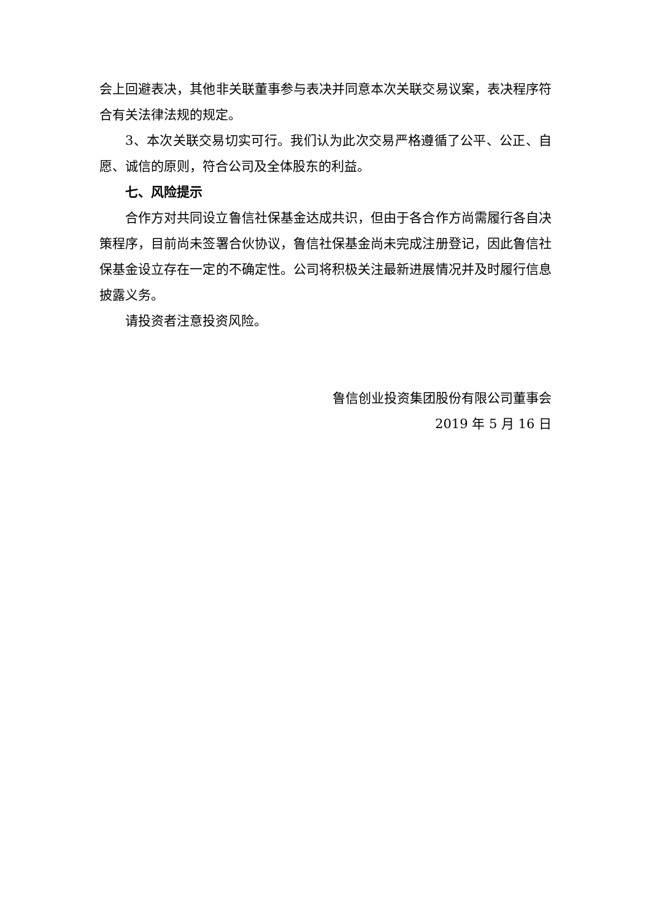会上回避表决，其他非关联董事参与表决并同意本次关联交易议案，表决程序符合有关法律法规的规定。
3、本次关联交易切实可行。我们认为此次交易严格遵循了公平、公正、自愿、诚信的原则，符合公司及全体股东的利益。
七、风险提示
合作方对共同设立鲁信社保基金达成共识，但由于各合作方尚需履行各自决策程序，目前尚未签署合伙协议，鲁信社保基金尚未完成注册登记，因此鲁信社保基金设立存在一定的不确定性。公司将积极关注最新进展情况并及时履行信息披露义务。
请投资者注意投资风险。
鲁信创业投资集团股份有限公司董事会
2019 年 5 月 16 日